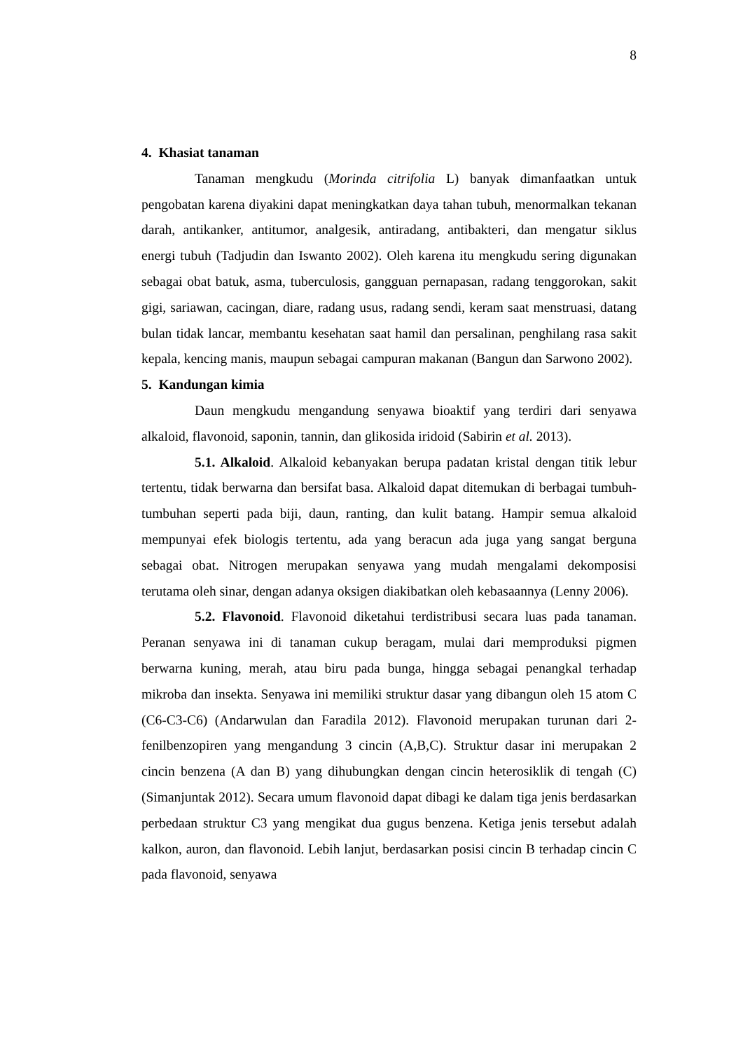8
4. Khasiat tanaman
Tanaman mengkudu (Morinda citrifolia L) banyak dimanfaatkan untuk pengobatan karena diyakini dapat meningkatkan daya tahan tubuh, menormalkan tekanan darah, antikanker, antitumor, analgesik, antiradang, antibakteri, dan mengatur siklus energi tubuh (Tadjudin dan Iswanto 2002). Oleh karena itu mengkudu sering digunakan sebagai obat batuk, asma, tuberculosis, gangguan pernapasan, radang tenggorokan, sakit gigi, sariawan, cacingan, diare, radang usus, radang sendi, keram saat menstruasi, datang bulan tidak lancar, membantu kesehatan saat hamil dan persalinan, penghilang rasa sakit kepala, kencing manis, maupun sebagai campuran makanan (Bangun dan Sarwono 2002).
5. Kandungan kimia
Daun mengkudu mengandung senyawa bioaktif yang terdiri dari senyawa alkaloid, flavonoid, saponin, tannin, dan glikosida iridoid (Sabirin et al. 2013).
5.1. Alkaloid. Alkaloid kebanyakan berupa padatan kristal dengan titik lebur tertentu, tidak berwarna dan bersifat basa. Alkaloid dapat ditemukan di berbagai tumbuh-tumbuhan seperti pada biji, daun, ranting, dan kulit batang. Hampir semua alkaloid mempunyai efek biologis tertentu, ada yang beracun ada juga yang sangat berguna sebagai obat. Nitrogen merupakan senyawa yang mudah mengalami dekomposisi terutama oleh sinar, dengan adanya oksigen diakibatkan oleh kebasaannya (Lenny 2006).
5.2. Flavonoid. Flavonoid diketahui terdistribusi secara luas pada tanaman. Peranan senyawa ini di tanaman cukup beragam, mulai dari memproduksi pigmen berwarna kuning, merah, atau biru pada bunga, hingga sebagai penangkal terhadap mikroba dan insekta. Senyawa ini memiliki struktur dasar yang dibangun oleh 15 atom C (C6-C3-C6) (Andarwulan dan Faradila 2012). Flavonoid merupakan turunan dari 2-fenilbenzopiren yang mengandung 3 cincin (A,B,C). Struktur dasar ini merupakan 2 cincin benzena (A dan B) yang dihubungkan dengan cincin heterosiklik di tengah (C) (Simanjuntak 2012). Secara umum flavonoid dapat dibagi ke dalam tiga jenis berdasarkan perbedaan struktur C3 yang mengikat dua gugus benzena. Ketiga jenis tersebut adalah kalkon, auron, dan flavonoid. Lebih lanjut, berdasarkan posisi cincin B terhadap cincin C pada flavonoid, senyawa